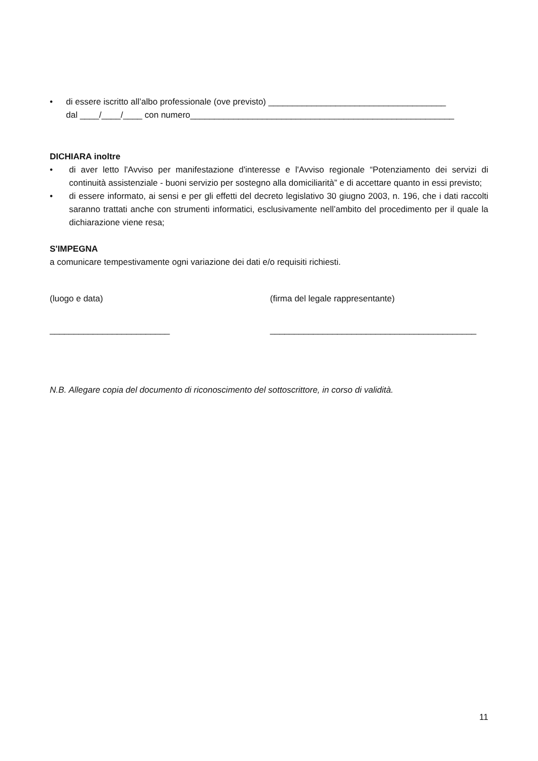• di essere iscritto all’albo professionale (ove previsto) _____________________________________
dal ____/____/____ con numero_______________________________________________________
DICHIARA inoltre
• di aver letto l'Avviso per manifestazione d'interesse e l'Avviso regionale “Potenziamento dei servizi di continuità assistenziale - buoni servizio per sostegno alla domiciliarità” e di accettare quanto in essi previsto;
• di essere informato, ai sensi e per gli effetti del decreto legislativo 30 giugno 2003, n. 196, che i dati raccolti saranno trattati anche con strumenti informatici, esclusivamente nell’ambito del procedimento per il quale la dichiarazione viene resa;
S'IMPEGNA
a comunicare tempestivamente ogni variazione dei dati e/o requisiti richiesti.
(luogo e data)
_________________________
(firma del legale rappresentante)
___________________________________________
N.B. Allegare copia del documento di riconoscimento del sottoscrittore, in corso di validità.
11